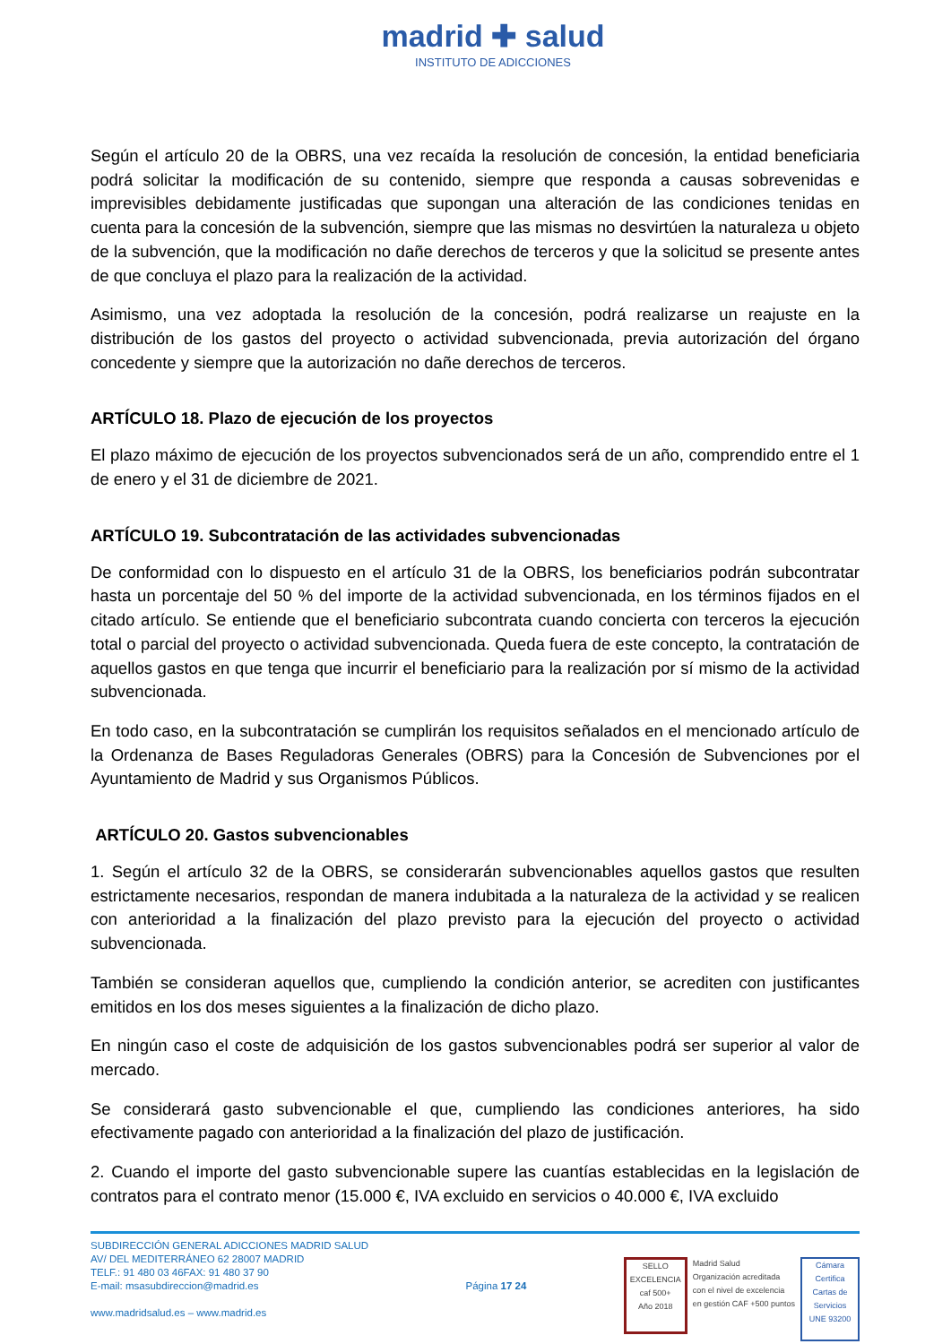madrid ✚ salud
INSTITUTO DE ADICCIONES
Según el artículo 20 de la OBRS, una vez recaída la resolución de concesión, la entidad beneficiaria podrá solicitar la modificación de su contenido, siempre que responda a causas sobrevenidas e imprevisibles debidamente justificadas que supongan una alteración de las condiciones tenidas en cuenta para la concesión de la subvención, siempre que las mismas no desvirtúen la naturaleza u objeto de la subvención, que la modificación no dañe derechos de terceros y que la solicitud se presente antes de que concluya el plazo para la realización de la actividad.
Asimismo, una vez adoptada la resolución de la concesión, podrá realizarse un reajuste en la distribución de los gastos del proyecto o actividad subvencionada, previa autorización del órgano concedente y siempre que la autorización no dañe derechos de terceros.
ARTÍCULO 18. Plazo de ejecución de los proyectos
El plazo máximo de ejecución de los proyectos subvencionados será de un año, comprendido entre el 1 de enero y el 31 de diciembre de 2021.
ARTÍCULO 19. Subcontratación de las actividades subvencionadas
De conformidad con lo dispuesto en el artículo 31 de la OBRS, los beneficiarios podrán subcontratar hasta un porcentaje del 50 % del importe de la actividad subvencionada, en los términos fijados en el citado artículo. Se entiende que el beneficiario subcontrata cuando concierta con terceros la ejecución total o parcial del proyecto o actividad subvencionada. Queda fuera de este concepto, la contratación de aquellos gastos en que tenga que incurrir el beneficiario para la realización por sí mismo de la actividad subvencionada.
En todo caso, en la subcontratación se cumplirán los requisitos señalados en el mencionado artículo de la Ordenanza de Bases Reguladoras Generales (OBRS) para la Concesión de Subvenciones por el Ayuntamiento de Madrid y sus Organismos Públicos.
ARTÍCULO 20. Gastos subvencionables
1. Según el artículo 32 de la OBRS, se considerarán subvencionables aquellos gastos que resulten estrictamente necesarios, respondan de manera indubitada a la naturaleza de la actividad y se realicen con anterioridad a la finalización del plazo previsto para la ejecución del proyecto o actividad subvencionada.
También se consideran aquellos que, cumpliendo la condición anterior, se acrediten con justificantes emitidos en los dos meses siguientes a la finalización de dicho plazo.
En ningún caso el coste de adquisición de los gastos subvencionables podrá ser superior al valor de mercado.
Se considerará gasto subvencionable el que, cumpliendo las condiciones anteriores, ha sido efectivamente pagado con anterioridad a la finalización del plazo de justificación.
2. Cuando el importe del gasto subvencionable supere las cuantías establecidas en la legislación de contratos para el contrato menor (15.000 €, IVA excluido en servicios o 40.000 €, IVA excluido
SUBDIRECCIÓN GENERAL ADICCIONES MADRID SALUD
AV/ DEL MEDITERRÁNEO 62 28007 MADRID
TELF.: 91 480 03 46FAX: 91 480 37 90
E-mail: msasubdireccion@madrid.es
www.madridsalud.es – www.madrid.es
Página 17 24
SELLO EXCELENCIA
caf 500+
Año 2018
Madrid Salud
Organización acreditada
con el nivel de excelencia
en gestión CAF +500 puntos
Cámara Certifica
Cartas de Servicios
UNE 93200